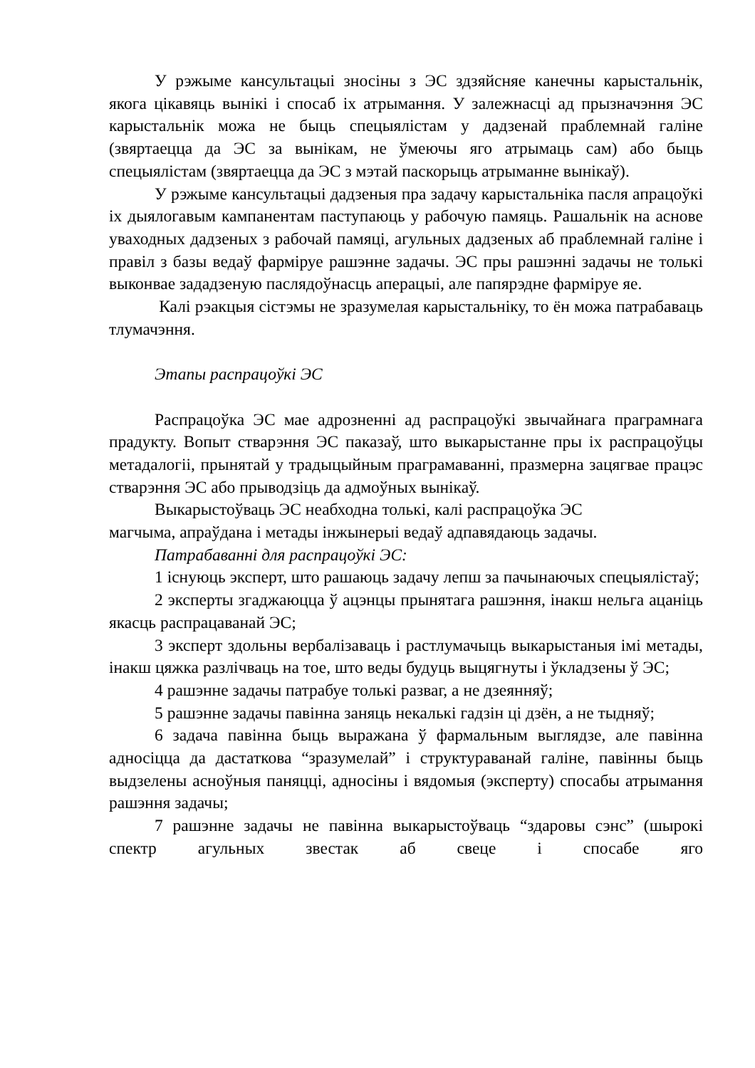У рэжыме кансультацыі зносіны з ЭС здзяйсняе канечны карыстальнік, якога цікавяць вынікі і спосаб іх атрымання. У залежнасці ад прызначэння ЭС карыстальнік можа не быць спецыялістам у дадзенай праблемнай галіне (звяртаецца да ЭС за вынікам, не ўмеючы яго атрымаць сам) або быць спецыялістам (звяртаецца да ЭС з мэтай паскорыць атрыманне вынікаў).
У рэжыме кансультацыі дадзеныя пра задачу карыстальніка пасля апрацоўкі іх дыялогавым кампанентам паступаюць у рабочую памяць. Рашальнік на аснове уваходных дадзеных з рабочай памяці, агульных дадзеных аб праблемнай галіне і правіл з базы ведаў фарміруе рашэнне задачы. ЭС пры рашэнні задачы не толькі выконвае зададзеную паслядоўнасць аперацыі, але папярэдне фарміруе яе.
Калі рэакцыя сістэмы не зразумелая карыстальніку, то ён можа патрабаваць тлумачэння.
Этапы распрацоўкі ЭС
Распрацоўка ЭС мае адрозненні ад распрацоўкі звычайнага праграмнага прадукту. Вопыт стварэння ЭС паказаў, што выкарыстанне пры іх распрацоўцы метадалогіі, прынятай у традыцыйным праграмаванні, празмерна зацягвае працэс стварэння ЭС або прыводзіць да адмоўных вынікаў.
Выкарыстоўваць ЭС неабходна толькі, калі распрацоўка ЭС
магчыма, апраўдана і метады інжынерыі ведаў адпавядаюць задачы.
Патрабаванні для распрацоўкі ЭС:
1 існуюць эксперт, што рашаюць задачу лепш за пачынаючых спецыялістаў;
2 эксперты згаджаюцца ў ацэнцы прынятага рашэння, інакш нельга ацаніць якасць распрацаванай ЭС;
3 эксперт здольны вербалізаваць і растлумачыць выкарыстаныя імі метады, інакш цяжка разлічваць на тое, што веды будуць выцягнуты і ўкладзены ў ЭС;
4 рашэнне задачы патрабуе толькі разваг, а не дзеянняў;
5 рашэнне задачы павінна заняць некалькі гадзін ці дзён, а не тыдняў;
6 задача павінна быць выражана ў фармальным выглядзе, але павінна адносіцца да дастаткова “зразумелай” і структураванай галіне, павінны быць выдзелены асноўныя паняцці, адносіны і вядомыя (эксперту) спосабы атрымання рашэння задачы;
7 рашэнне задачы не павінна выкарыстоўваць “здаровы сэнс” (шырокі спектр агульных звестак аб свеце і спосабе яго